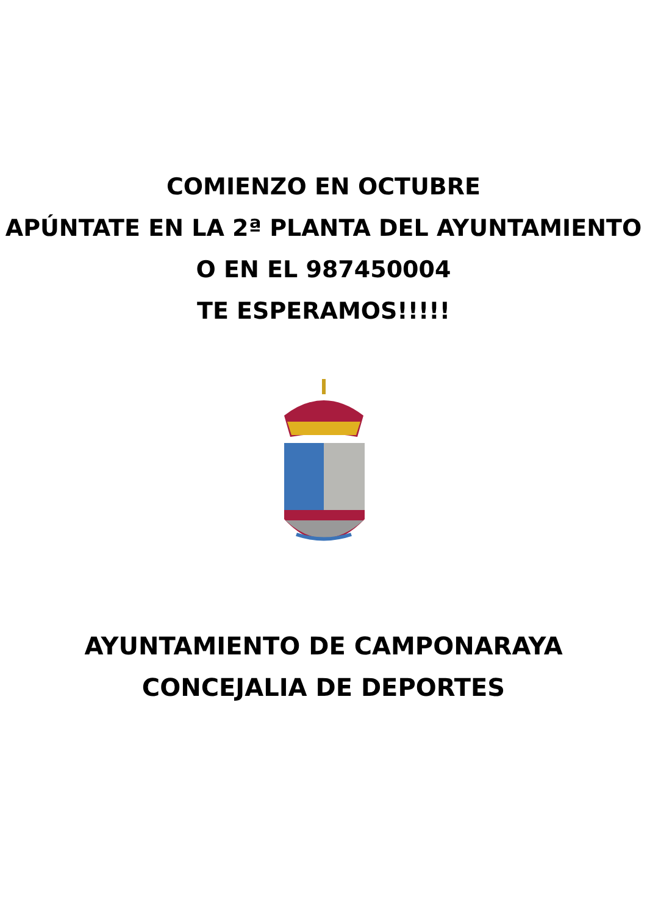COMIENZO EN OCTUBRE
APÚNTATE EN LA 2ª PLANTA DEL AYUNTAMIENTO
O EN EL 987450004
TE ESPERAMOS!!!!!
AYUNTAMIENTO DE CAMPONARAYA
CONCEJALIA DE DEPORTES